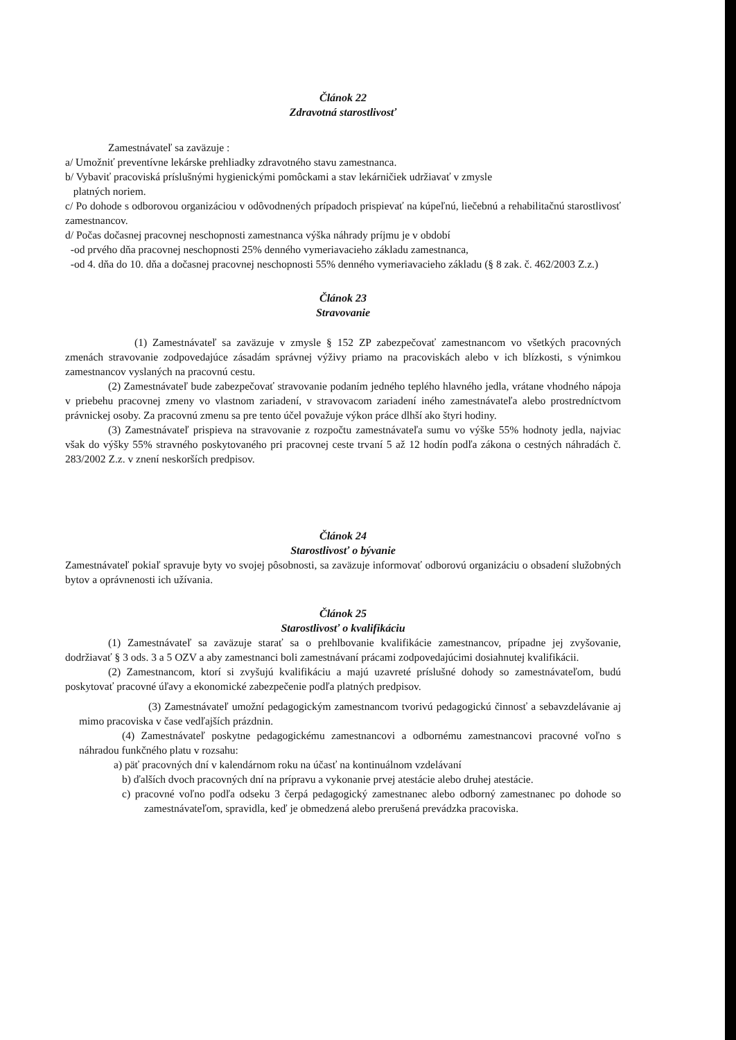Článok 22
Zdravotná starostlivosť
Zamestnávateľ sa zaväzuje :
a/ Umožniť preventívne lekárske prehliadky zdravotného stavu zamestnanca.
b/ Vybaviť pracoviská príslušnými hygienickými pomôckami a stav lekárničiek udržiavať v zmysle
platných noriem.
c/ Po dohode s odborovou organizáciou v odôvodnených prípadoch prispievať na kúpeľnú, liečebnú a rehabilitačnú starostlivosť zamestnancov.
d/ Počas dočasnej pracovnej neschopnosti zamestnanca výška náhrady príjmu je v období
-od prvého dňa pracovnej neschopnosti 25% denného vymeriavacieho základu zamestnanca,
-od 4. dňa do 10. dňa a dočasnej pracovnej neschopnosti 55% denného vymeriavacieho základu (§ 8 zak. č. 462/2003 Z.z.)
Článok 23
Stravovanie
(1) Zamestnávateľ sa zaväzuje v zmysle § 152 ZP zabezpečovať zamestnancom vo všetkých pracovných zmenách stravovanie zodpovedajúce zásadám správnej výživy priamo na pracoviskách alebo v ich blízkosti, s výnimkou zamestnancov vyslaných na pracovnú cestu.
(2) Zamestnávateľ bude zabezpečovať stravovanie podaním jedného teplého hlavného jedla, vrátane vhodného nápoja v priebehu pracovnej zmeny vo vlastnom zariadení, v stravovacom zariadení iného zamestnávateľa alebo prostredníctvom právnickej osoby. Za pracovnú zmenu sa pre tento účel považuje výkon práce dlhší ako štyri hodiny.
(3) Zamestnávateľ prispieva na stravovanie z rozpočtu zamestnávateľa sumu vo výške 55% hodnoty jedla, najviac však do výšky 55% stravného poskytovaného pri pracovnej ceste trvaní 5 až 12 hodín podľa zákona o cestných náhradách č. 283/2002 Z.z. v znení neskorších predpisov.
Článok 24
Starostlivosť o bývanie
Zamestnávateľ pokiaľ spravuje byty vo svojej pôsobnosti, sa zaväzuje informovať odborovú organizáciu o obsadení služobných bytov a oprávnenosti ich užívania.
Článok 25
Starostlivosť o kvalifikáciu
(1) Zamestnávateľ sa zaväzuje starať sa o prehlbovanie kvalifikácie zamestnancov, prípadne jej zvyšovanie, dodržiavať § 3 ods. 3 a 5 OZV a aby zamestnanci boli zamestnávaní prácami zodpovedajúcimi dosiahnutej kvalifikácii.
(2) Zamestnancom, ktorí si zvyšujú kvalifikáciu a majú uzavreté príslušné dohody so zamestnávateľom, budú poskytovať pracovné úľavy a ekonomické zabezpečenie podľa platných predpisov.
(3) Zamestnávateľ umožní pedagogickým zamestnancom tvorivú pedagogickú činnosť a sebavzdelávanie aj mimo pracoviska v čase vedľajších prázdnin.
(4) Zamestnávateľ poskytne pedagogickému zamestnancovi a odbornému zamestnancovi pracovné voľno s náhradou funkčného platu v rozsahu:
a) päť pracovných dní v kalendárnom roku na účasť na kontinuálnom vzdelávaní
b) ďalších dvoch pracovných dní na prípravu a vykonanie prvej atestácie alebo druhej atestácie.
c) pracovné voľno podľa odseku 3 čerpá pedagogický zamestnanec alebo odborný zamestnanec po dohode so zamestnávateľom, spravidla, keď je obmedzená alebo prerušená prevádzka pracoviska.